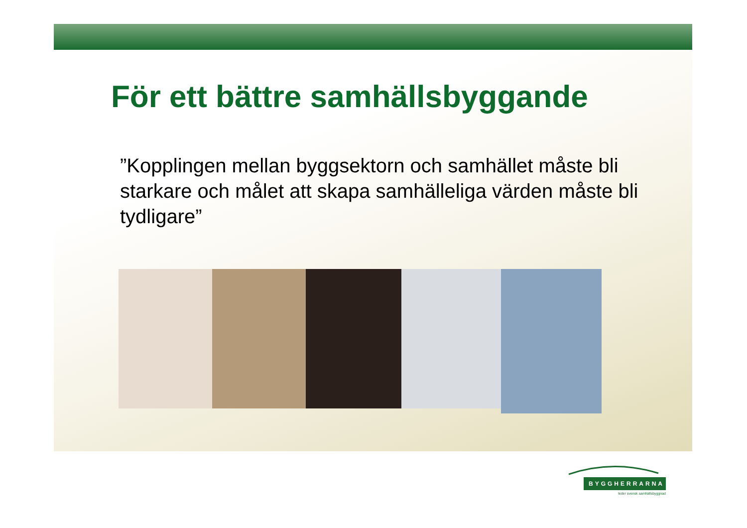För ett bättre samhällsbyggande
”Kopplingen mellan byggsektorn och samhället måste bli starkare och målet att skapa samhälleliga värden måste bli tydligare”
BYGGHERRARNA
leder svensk samhällsbyggnad